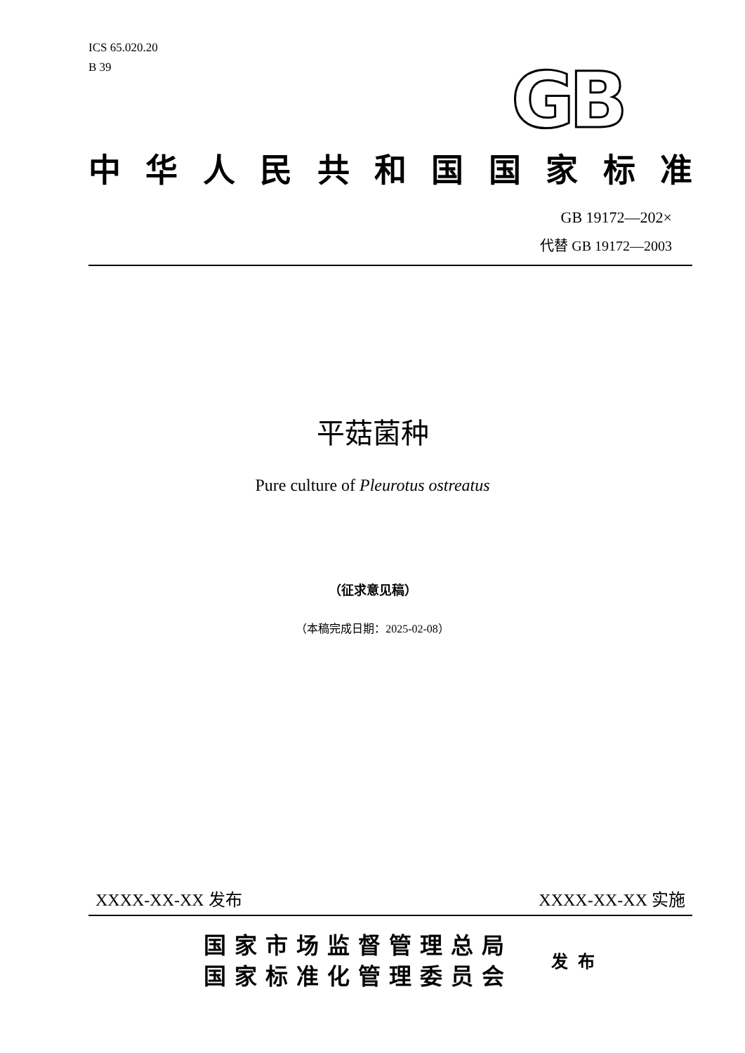ICS 65.020.20
B 39
GB
中华人民共和国国家标准
GB 19172—202×
代替 GB 19172—2003
平菇菌种
Pure culture of Pleurotus ostreatus
（征求意见稿）
（本稿完成日期：2025-02-08）
XXXX-XX-XX 发布 XXXX-XX-XX 实施
国家市场监督管理总局
国家标准化管理委员会
发布